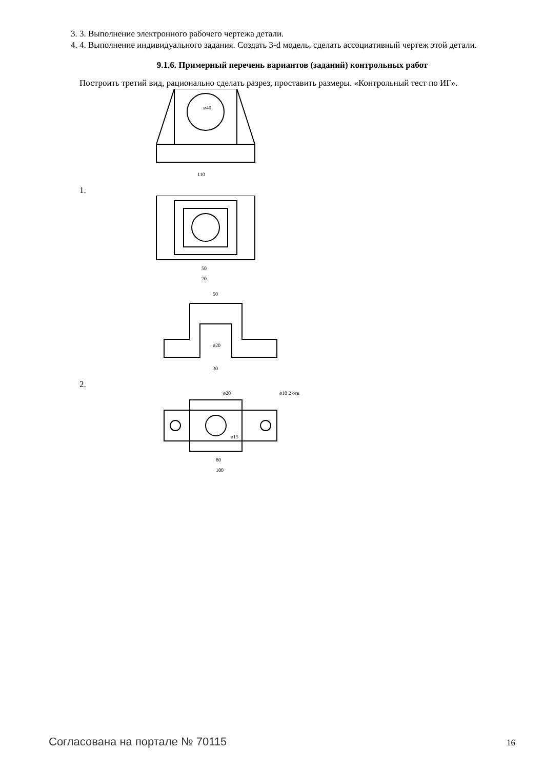3. 3. Выполнение электронного рабочего чертежа детали.
4. 4. Выполнение индивидуального задания. Создать 3-d модель, сделать ассоциативный чертеж этой детали.
9.1.6. Примерный перечень вариантов (заданий) контрольных работ
Построить третий вид, рационально сделать разрез, проставить размеры. «Контрольный тест по ИГ».
ø40
110
1.
50
70
50
ø20
30
2.
ø20
ø10 2 отв.
ø15
80
100
Согласована на портале № 70115 16